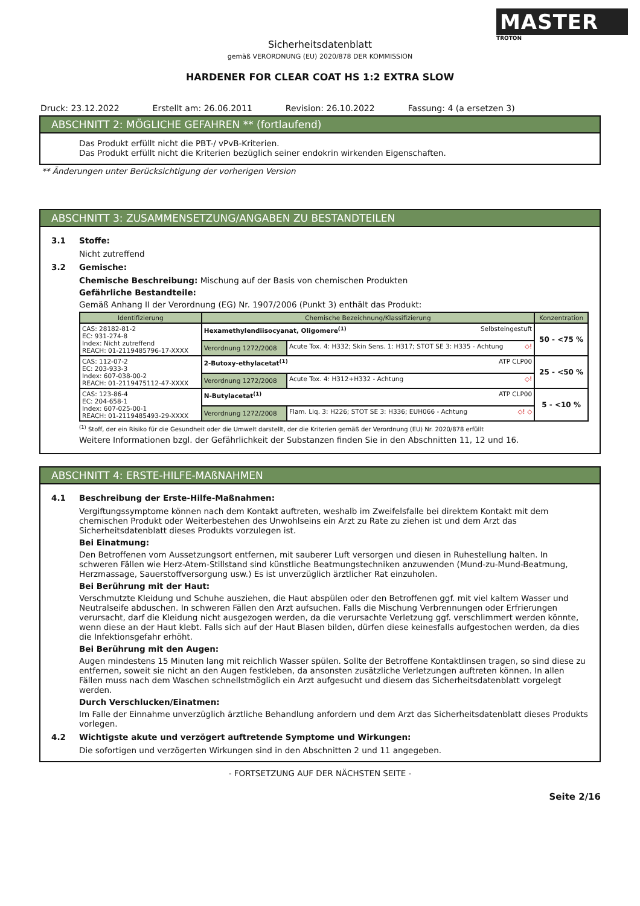MASTER
TROTON
Sicherheitsdatenblatt
gemäß VERORDNUNG (EU) 2020/878 DER KOMMISSION
HARDENER FOR CLEAR COAT HS 1:2 EXTRA SLOW
Druck: 23.12.2022 Erstellt am: 26.06.2011 Revision: 26.10.2022 Fassung: 4 (a ersetzen 3)
ABSCHNITT 2: MÖGLICHE GEFAHREN ** (fortlaufend)
Das Produkt erfüllt nicht die PBT-/ vPvB-Kriterien.
Das Produkt erfüllt nicht die Kriterien bezüglich seiner endokrin wirkenden Eigenschaften.
** Änderungen unter Berücksichtigung der vorherigen Version
ABSCHNITT 3: ZUSAMMENSETZUNG/ANGABEN ZU BESTANDTEILEN
3.1 Stoffe:
Nicht zutreffend
3.2 Gemische:
Chemische Beschreibung: Mischung auf der Basis von chemischen Produkten
Gefährliche Bestandteile:
Gemäß Anhang II der Verordnung (EG) Nr. 1907/2006 (Punkt 3) enthält das Produkt:
| Identifizierung | Chemische Bezeichnung/Klassifizierung | | Konzentration |
| --- | --- | --- | --- |
| CAS: 28182-81-2 EC: 931-274-8 Index: Nicht zutreffend REACH: 01-2119485796-17-XXXX | Hexamethylendiisocyanat, Oligomere<sup>(1)</sup> Selbsteingestuft | | 50 - <75 % |
| | Verordnung 1272/2008 | Acute Tox. 4: H332; Skin Sens. 1: H317; STOT SE 3: H335 - Achtung ◇! | |
| CAS: 112-07-2 EC: 203-933-3 Index: 607-038-00-2 REACH: 01-2119475112-47-XXXX | 2-Butoxy-ethylacetat<sup>(1)</sup> ATP CLP00 | | 25 - <50 % |
| | Verordnung 1272/2008 | Acute Tox. 4: H312+H332 - Achtung ◇! | |
| CAS: 123-86-4 EC: 204-658-1 Index: 607-025-00-1 REACH: 01-2119485493-29-XXXX | N-Butylacetat<sup>(1)</sup> ATP CLP00 | | 5 - <10 % |
| | Verordnung 1272/2008 | Flam. Liq. 3: H226; STOT SE 3: H336; EUH066 - Achtung ◇! ◇ | |
<sup>(1)</sup> Stoff, der ein Risiko für die Gesundheit oder die Umwelt darstellt, der die Kriterien gemäß der Verordnung (EU) Nr. 2020/878 erfüllt
Weitere Informationen bzgl. der Gefährlichkeit der Substanzen finden Sie in den Abschnitten 11, 12 und 16.
ABSCHNITT 4: ERSTE-HILFE-MAßNAHMEN
4.1 Beschreibung der Erste-Hilfe-Maßnahmen:
Vergiftungssymptome können nach dem Kontakt auftreten, weshalb im Zweifelsfalle bei direktem Kontakt mit dem chemischen Produkt oder Weiterbestehen des Unwohlseins ein Arzt zu Rate zu ziehen ist und dem Arzt das Sicherheitsdatenblatt dieses Produkts vorzulegen ist.
Bei Einatmung:
Den Betroffenen vom Aussetzungsort entfernen, mit sauberer Luft versorgen und diesen in Ruhestellung halten. In schweren Fällen wie Herz-Atem-Stillstand sind künstliche Beatmungstechniken anzuwenden (Mund-zu-Mund-Beatmung, Herzmassage, Sauerstoffversorgung usw.) Es ist unverzüglich ärztlicher Rat einzuholen.
Bei Berührung mit der Haut:
Verschmutzte Kleidung und Schuhe ausziehen, die Haut abspülen oder den Betroffenen ggf. mit viel kaltem Wasser und Neutralseife abduschen. In schweren Fällen den Arzt aufsuchen. Falls die Mischung Verbrennungen oder Erfrierungen verursacht, darf die Kleidung nicht ausgezogen werden, da die verursachte Verletzung ggf. verschlimmert werden könnte, wenn diese an der Haut klebt. Falls sich auf der Haut Blasen bilden, dürfen diese keinesfalls aufgestochen werden, da dies die Infektionsgefahr erhöht.
Bei Berührung mit den Augen:
Augen mindestens 15 Minuten lang mit reichlich Wasser spülen. Sollte der Betroffene Kontaktlinsen tragen, so sind diese zu entfernen, soweit sie nicht an den Augen festkleben, da ansonsten zusätzliche Verletzungen auftreten können. In allen Fällen muss nach dem Waschen schnellstmöglich ein Arzt aufgesucht und diesem das Sicherheitsdatenblatt vorgelegt werden.
Durch Verschlucken/Einatmen:
Im Falle der Einnahme unverzüglich ärztliche Behandlung anfordern und dem Arzt das Sicherheitsdatenblatt dieses Produkts vorlegen.
4.2 Wichtigste akute und verzögert auftretende Symptome und Wirkungen:
Die sofortigen und verzögerten Wirkungen sind in den Abschnitten 2 und 11 angegeben.
- FORTSETZUNG AUF DER NÄCHSTEN SEITE -
Seite 2/16